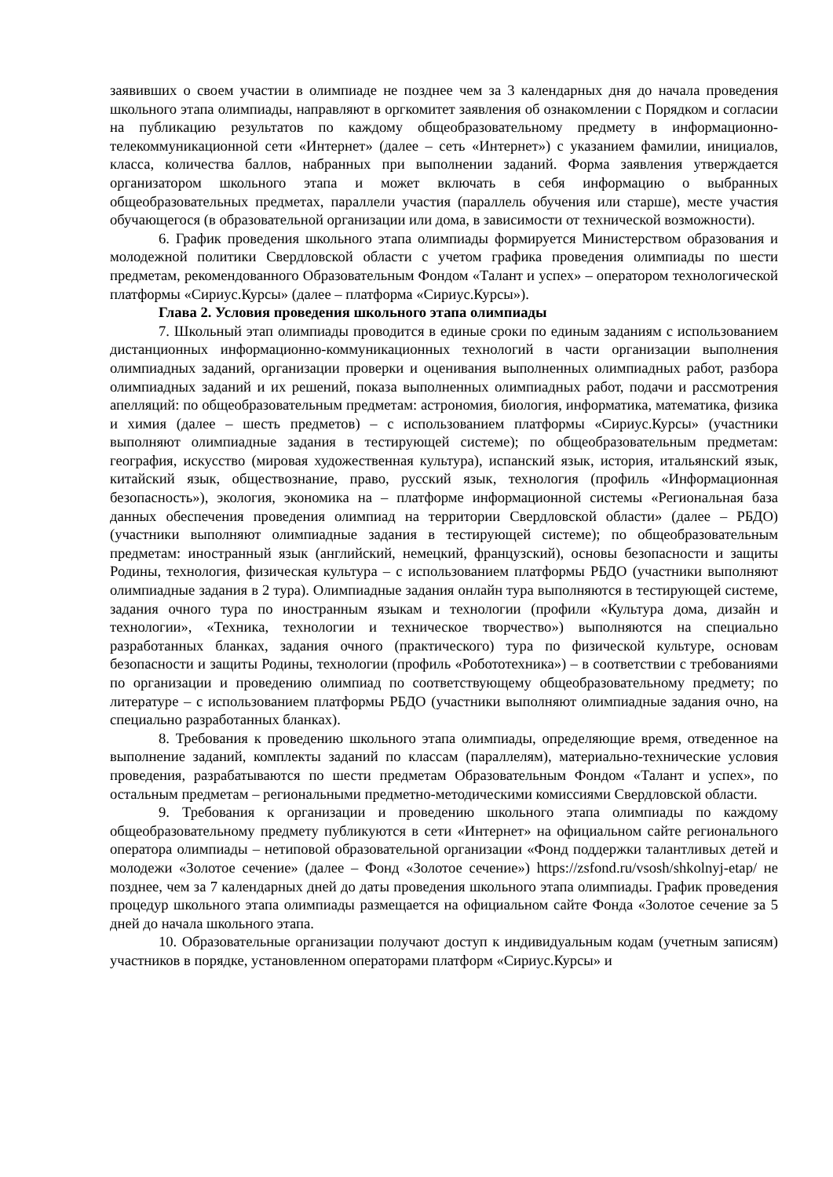заявивших о своем участии в олимпиаде не позднее чем за 3 календарных дня до начала проведения школьного этапа олимпиады, направляют в оргкомитет заявления об ознакомлении с Порядком и согласии на публикацию результатов по каждому общеобразовательному предмету в информационно-телекоммуникационной сети «Интернет» (далее – сеть «Интернет») с указанием фамилии, инициалов, класса, количества баллов, набранных при выполнении заданий. Форма заявления утверждается организатором школьного этапа и может включать в себя информацию о выбранных общеобразовательных предметах, параллели участия (параллель обучения или старше), месте участия обучающегося (в образовательной организации или дома, в зависимости от технической возможности).
6. График проведения школьного этапа олимпиады формируется Министерством образования и молодежной политики Свердловской области с учетом графика проведения олимпиады по шести предметам, рекомендованного Образовательным Фондом «Талант и успех» – оператором технологической платформы «Сириус.Курсы» (далее – платформа «Сириус.Курсы»).
Глава 2. Условия проведения школьного этапа олимпиады
7. Школьный этап олимпиады проводится в единые сроки по единым заданиям с использованием дистанционных информационно-коммуникационных технологий в части организации выполнения олимпиадных заданий, организации проверки и оценивания выполненных олимпиадных работ, разбора олимпиадных заданий и их решений, показа выполненных олимпиадных работ, подачи и рассмотрения апелляций: по общеобразовательным предметам: астрономия, биология, информатика, математика, физика и химия (далее – шесть предметов) – с использованием платформы «Сириус.Курсы» (участники выполняют олимпиадные задания в тестирующей системе); по общеобразовательным предметам: география, искусство (мировая художественная культура), испанский язык, история, итальянский язык, китайский язык, обществознание, право, русский язык, технология (профиль «Информационная безопасность»), экология, экономика на – платформе информационной системы «Региональная база данных обеспечения проведения олимпиад на территории Свердловской области» (далее – РБДО) (участники выполняют олимпиадные задания в тестирующей системе); по общеобразовательным предметам: иностранный язык (английский, немецкий, французский), основы безопасности и защиты Родины, технология, физическая культура – с использованием платформы РБДО (участники выполняют олимпиадные задания в 2 тура). Олимпиадные задания онлайн тура выполняются в тестирующей системе, задания очного тура по иностранным языкам и технологии (профили «Культура дома, дизайн и технологии», «Техника, технологии и техническое творчество») выполняются на специально разработанных бланках, задания очного (практического) тура по физической культуре, основам безопасности и защиты Родины, технологии (профиль «Робототехника») – в соответствии с требованиями по организации и проведению олимпиад по соответствующему общеобразовательному предмету; по литературе – с использованием платформы РБДО (участники выполняют олимпиадные задания очно, на специально разработанных бланках).
8. Требования к проведению школьного этапа олимпиады, определяющие время, отведенное на выполнение заданий, комплекты заданий по классам (параллелям), материально-технические условия проведения, разрабатываются по шести предметам Образовательным Фондом «Талант и успех», по остальным предметам – региональными предметно-методическими комиссиями Свердловской области.
9. Требования к организации и проведению школьного этапа олимпиады по каждому общеобразовательному предмету публикуются в сети «Интернет» на официальном сайте регионального оператора олимпиады – нетиповой образовательной организации «Фонд поддержки талантливых детей и молодежи «Золотое сечение» (далее – Фонд «Золотое сечение») https://zsfond.ru/vsosh/shkolnyj-etap/ не позднее, чем за 7 календарных дней до даты проведения школьного этапа олимпиады. График проведения процедур школьного этапа олимпиады размещается на официальном сайте Фонда «Золотое сечение за 5 дней до начала школьного этапа.
10. Образовательные организации получают доступ к индивидуальным кодам (учетным записям) участников в порядке, установленном операторами платформ «Сириус.Курсы» и